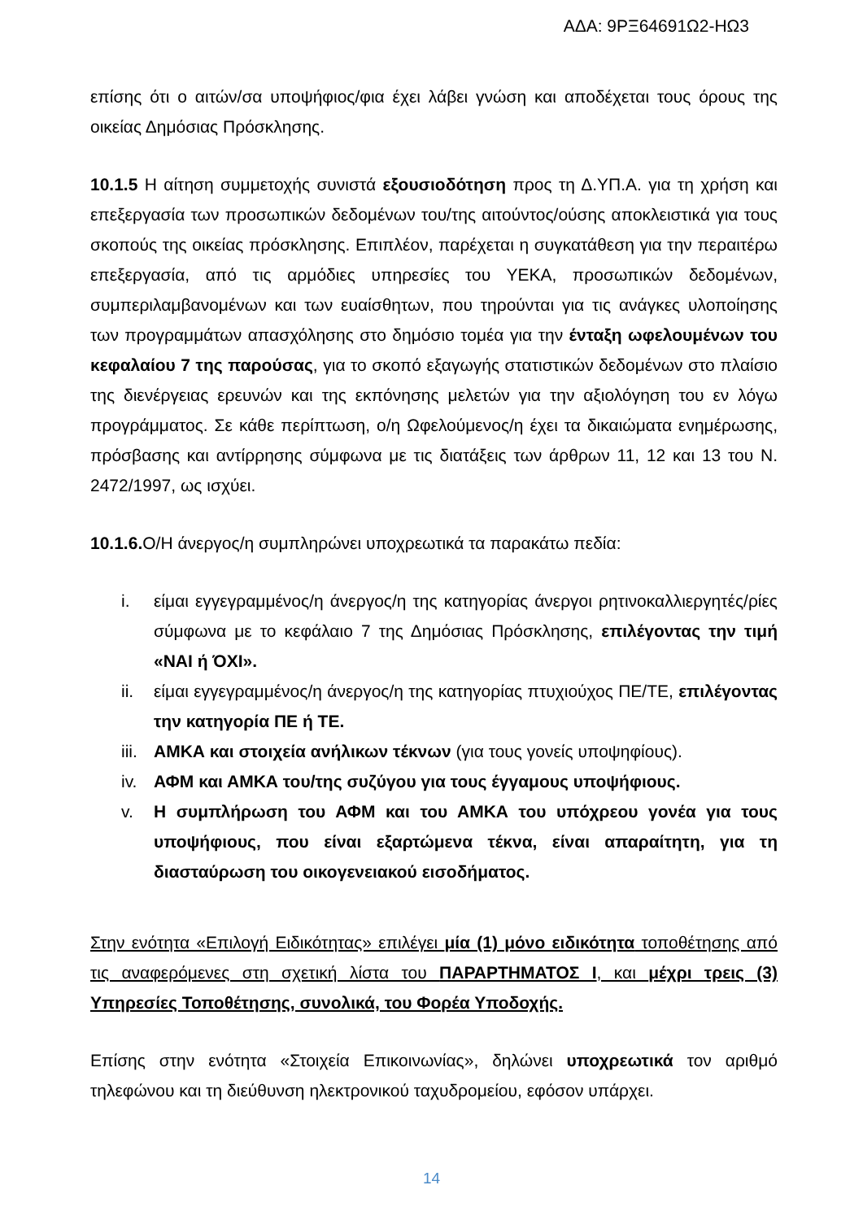ΑΔΑ: 9ΡΞ64691Ω2-ΗΩ3
επίσης ότι ο αιτών/σα υποψήφιος/φια έχει λάβει γνώση και αποδέχεται τους όρους της οικείας Δημόσιας Πρόσκλησης.
10.1.5 Η αίτηση συμμετοχής συνιστά εξουσιοδότηση προς τη Δ.ΥΠ.Α. για τη χρήση και επεξεργασία των προσωπικών δεδομένων του/της αιτούντος/ούσης αποκλειστικά για τους σκοπούς της οικείας πρόσκλησης. Επιπλέον, παρέχεται η συγκατάθεση για την περαιτέρω επεξεργασία, από τις αρμόδιες υπηρεσίες του ΥΕΚΑ, προσωπικών δεδομένων, συμπεριλαμβανομένων και των ευαίσθητων, που τηρούνται για τις ανάγκες υλοποίησης των προγραμμάτων απασχόλησης στο δημόσιο τομέα για την ένταξη ωφελουμένων του κεφαλαίου 7 της παρούσας, για το σκοπό εξαγωγής στατιστικών δεδομένων στο πλαίσιο της διενέργειας ερευνών και της εκπόνησης μελετών για την αξιολόγηση του εν λόγω προγράμματος. Σε κάθε περίπτωση, ο/η Ωφελούμενος/η έχει τα δικαιώματα ενημέρωσης, πρόσβασης και αντίρρησης σύμφωνα με τις διατάξεις των άρθρων 11, 12 και 13 του Ν. 2472/1997, ως ισχύει.
10.1.6. Ο/Η άνεργος/η συμπληρώνει υποχρεωτικά τα παρακάτω πεδία:
i. είμαι εγγεγραμμένος/η άνεργος/η της κατηγορίας άνεργοι ρητινοκαλλιεργητές/ρίες σύμφωνα με το κεφάλαιο 7 της Δημόσιας Πρόσκλησης, επιλέγοντας την τιμή «ΝΑΙ ή ΌΧΙ».
ii. είμαι εγγεγραμμένος/η άνεργος/η της κατηγορίας πτυχιούχος ΠΕ/ΤΕ, επιλέγοντας την κατηγορία ΠΕ ή ΤΕ.
iii. ΑΜΚΑ και στοιχεία ανήλικων τέκνων (για τους γονείς υποψηφίους).
iv. ΑΦΜ και ΑΜΚΑ του/της συζύγου για τους έγγαμους υποψήφιους.
v. Η συμπλήρωση του ΑΦΜ και του ΑΜΚΑ του υπόχρεου γονέα για τους υποψήφιους, που είναι εξαρτώμενα τέκνα, είναι απαραίτητη, για τη διασταύρωση του οικογενειακού εισοδήματος.
Στην ενότητα «Επιλογή Ειδικότητας» επιλέγει μία (1) μόνο ειδικότητα τοποθέτησης από τις αναφερόμενες στη σχετική λίστα του ΠΑΡΑΡΤΗΜΑΤΟΣ Ι, και μέχρι τρεις (3) Υπηρεσίες Τοποθέτησης, συνολικά, του Φορέα Υποδοχής.
Επίσης στην ενότητα «Στοιχεία Επικοινωνίας», δηλώνει υποχρεωτικά τον αριθμό τηλεφώνου και τη διεύθυνση ηλεκτρονικού ταχυδρομείου, εφόσον υπάρχει.
14